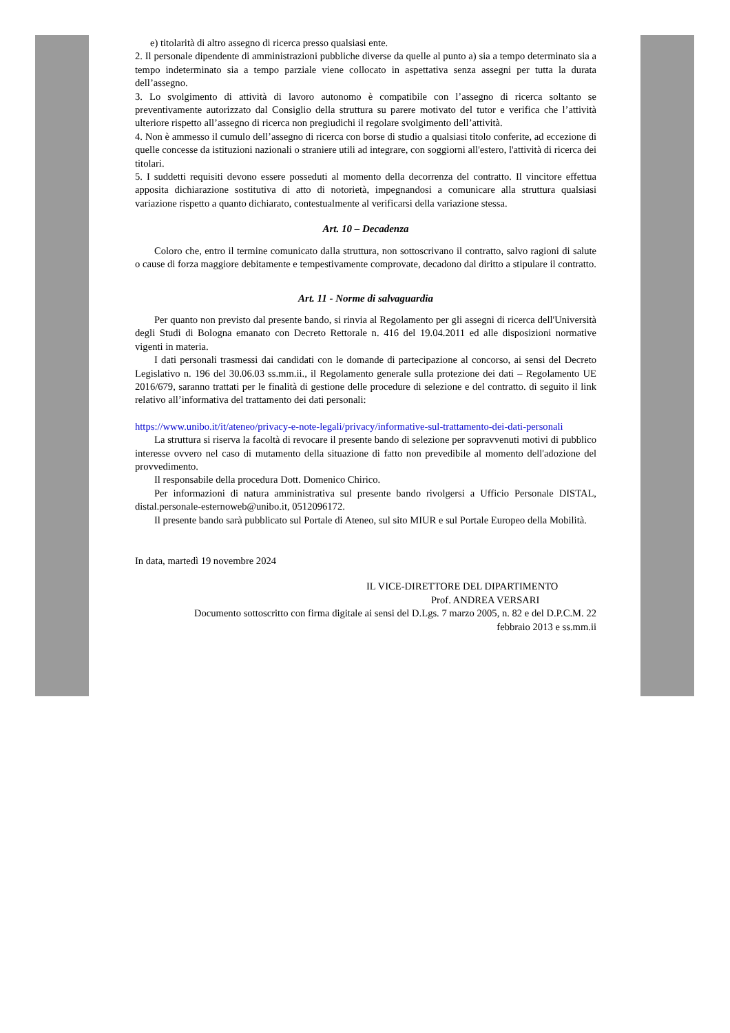e) titolarità di altro assegno di ricerca presso qualsiasi ente.
2. Il personale dipendente di amministrazioni pubbliche diverse da quelle al punto a) sia a tempo determinato sia a tempo indeterminato sia a tempo parziale viene collocato in aspettativa senza assegni per tutta la durata dell’assegno.
3. Lo svolgimento di attività di lavoro autonomo è compatibile con l’assegno di ricerca soltanto se preventivamente autorizzato dal Consiglio della struttura su parere motivato del tutor e verifica che l’attività ulteriore rispetto all’assegno di ricerca non pregiudichi il regolare svolgimento dell’attività.
4. Non è ammesso il cumulo dell’assegno di ricerca con borse di studio a qualsiasi titolo conferite, ad eccezione di quelle concesse da istituzioni nazionali o straniere utili ad integrare, con soggiorni all'estero, l'attività di ricerca dei titolari.
5. I suddetti requisiti devono essere posseduti al momento della decorrenza del contratto. Il vincitore effettua apposita dichiarazione sostitutiva di atto di notorietà, impegnandosi a comunicare alla struttura qualsiasi variazione rispetto a quanto dichiarato, contestualmente al verificarsi della variazione stessa.
Art. 10 – Decadenza
Coloro che, entro il termine comunicato dalla struttura, non sottoscrivano il contratto, salvo ragioni di salute o cause di forza maggiore debitamente e tempestivamente comprovate, decadono dal diritto a stipulare il contratto.
Art. 11 - Norme di salvaguardia
Per quanto non previsto dal presente bando, si rinvia al Regolamento per gli assegni di ricerca dell'Università degli Studi di Bologna emanato con Decreto Rettorale n. 416 del 19.04.2011 ed alle disposizioni normative vigenti in materia.
I dati personali trasmessi dai candidati con le domande di partecipazione al concorso, ai sensi del Decreto Legislativo n. 196 del 30.06.03 ss.mm.ii., il Regolamento generale sulla protezione dei dati – Regolamento UE 2016/679, saranno trattati per le finalità di gestione delle procedure di selezione e del contratto. di seguito il link relativo all’informativa del trattamento dei dati personali:
https://www.unibo.it/it/ateneo/privacy-e-note-legali/privacy/informative-sul-trattamento-dei-dati-personali
La struttura si riserva la facoltà di revocare il presente bando di selezione per sopravvenuti motivi di pubblico interesse ovvero nel caso di mutamento della situazione di fatto non prevedibile al momento dell'adozione del provvedimento.
Il responsabile della procedura Dott. Domenico Chirico.
Per informazioni di natura amministrativa sul presente bando rivolgersi a Ufficio Personale DISTAL, distal.personale-esternoweb@unibo.it, 0512096172.
Il presente bando sarà pubblicato sul Portale di Ateneo, sul sito MIUR e sul Portale Europeo della Mobilità.
In data, martedì 19 novembre 2024
IL VICE-DIRETTORE DEL DIPARTIMENTO
Prof. ANDREA VERSARI
Documento sottoscritto con firma digitale ai sensi del D.Lgs. 7 marzo 2005, n. 82 e del D.P.C.M. 22
febbraio 2013 e ss.mm.ii